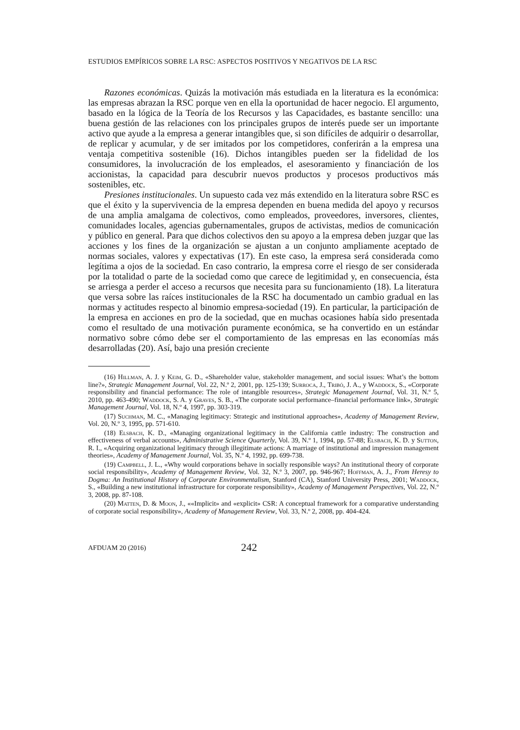ESTUDIOS EMPÍRICOS SOBRE LA RSC: ASPECTOS POSITIVOS Y NEGATIVOS DE LA RSC
Razones económicas. Quizás la motivación más estudiada en la literatura es la económica: las empresas abrazan la RSC porque ven en ella la oportunidad de hacer negocio. El argumento, basado en la lógica de la Teoría de los Recursos y las Capacidades, es bastante sencillo: una buena gestión de las relaciones con los principales grupos de interés puede ser un importante activo que ayude a la empresa a generar intangibles que, si son difíciles de adquirir o desarrollar, de replicar y acumular, y de ser imitados por los competidores, conferirán a la empresa una ventaja competitiva sostenible (16). Dichos intangibles pueden ser la fidelidad de los consumidores, la involucración de los empleados, el asesoramiento y financiación de los accionistas, la capacidad para descubrir nuevos productos y procesos productivos más sostenibles, etc.
Presiones institucionales. Un supuesto cada vez más extendido en la literatura sobre RSC es que el éxito y la supervivencia de la empresa dependen en buena medida del apoyo y recursos de una amplia amalgama de colectivos, como empleados, proveedores, inversores, clientes, comunidades locales, agencias gubernamentales, grupos de activistas, medios de comunicación y público en general. Para que dichos colectivos den su apoyo a la empresa deben juzgar que las acciones y los fines de la organización se ajustan a un conjunto ampliamente aceptado de normas sociales, valores y expectativas (17). En este caso, la empresa será considerada como legítima a ojos de la sociedad. En caso contrario, la empresa corre el riesgo de ser considerada por la totalidad o parte de la sociedad como que carece de legitimidad y, en consecuencia, ésta se arriesga a perder el acceso a recursos que necesita para su funcionamiento (18). La literatura que versa sobre las raíces institucionales de la RSC ha documentado un cambio gradual en las normas y actitudes respecto al binomio empresa-sociedad (19). En particular, la participación de la empresa en acciones en pro de la sociedad, que en muchas ocasiones había sido presentada como el resultado de una motivación puramente económica, se ha convertido en un estándar normativo sobre cómo debe ser el comportamiento de las empresas en las economías más desarrolladas (20). Así, bajo una presión creciente
(16) Hillman, A. J. y Keim, G. D., «Shareholder value, stakeholder management, and social issues: What’s the bottom line?», Strategic Management Journal, Vol. 22, N.º 2, 2001, pp. 125-139; Surroca, J., Tribó, J. A., y Waddock, S., «Corporate responsibility and financial performance: The role of intangible resources», Strategic Management Journal, Vol. 31, N.º 5, 2010, pp. 463-490; Waddock, S. A. y Graves, S. B., «The corporate social performance–financial performance link», Strategic Management Journal, Vol. 18, N.º 4, 1997, pp. 303-319.
(17) Suchman, M. C., «Managing legitimacy: Strategic and institutional approaches», Academy of Management Review, Vol. 20, N.º 3, 1995, pp. 571-610.
(18) Elsbach, K. D., «Managing organizational legitimacy in the California cattle industry: The construction and effectiveness of verbal accounts», Administrative Science Quarterly, Vol. 39, N.º 1, 1994, pp. 57-88; Elsbach, K. D. y Sutton, R. I., «Acquiring organizational legitimacy through illegitimate actions: A marriage of institutional and impression management theories», Academy of Management Journal, Vol. 35, N.º 4, 1992, pp. 699-738.
(19) Campbell, J. L., «Why would corporations behave in socially responsible ways? An institutional theory of corporate social responsibility», Academy of Management Review, Vol. 32, N.º 3, 2007, pp. 946-967; Hoffman, A. J., From Heresy to Dogma: An Institutional History of Corporate Environmentalism, Stanford (CA), Stanford University Press, 2001; Waddock, S., «Building a new institutional infrastructure for corporate responsibility», Academy of Management Perspectives, Vol. 22, N.º 3, 2008, pp. 87-108.
(20) Matten, D. & Moon, J., ««Implicit» and «explicit» CSR: A conceptual framework for a comparative understanding of corporate social responsibility», Academy of Management Review, Vol. 33, N.º 2, 2008, pp. 404-424.
AFDUAM 20 (2016) 242